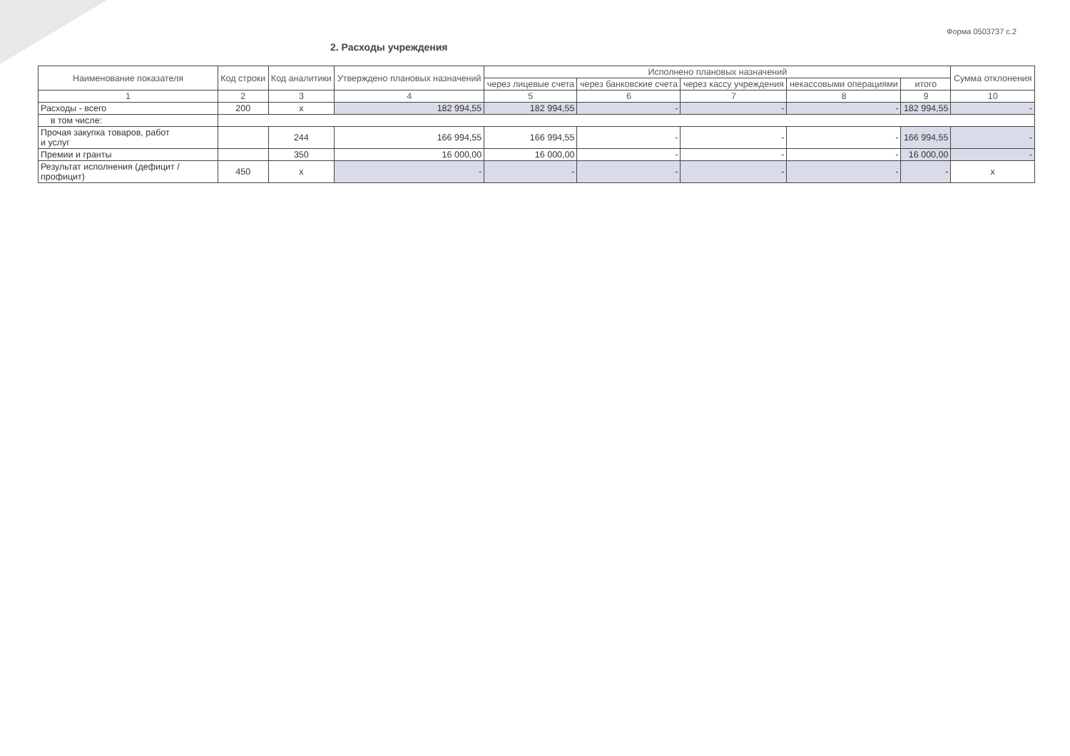Форма 0503737 с.2
2. Расходы учреждения
| Наименование показателя | Код строки | Код аналитики | Утверждено плановых назначений | Исполнено плановых назначений | | | | | Сумма отклонения |
| --- | --- | --- | --- | --- | --- | --- | --- | --- | --- |
| | | | | через лицевые счета | через банковские счета | через кассу учреждения | некассовыми операциями | итого | |
| 1 | 2 | 3 | 4 | 5 | 6 | 7 | 8 | 9 | 10 |
| Расходы - всего | 200 | x | 182 994,55 | 182 994,55 | - | - | - | 182 994,55 | - |
| в том числе: | | | | | | | | | |
| Прочая закупка товаров, работ и услуг | | 244 | 166 994,55 | 166 994,55 | - | - | - | 166 994,55 | - |
| Премии и гранты | | 350 | 16 000,00 | 16 000,00 | - | - | - | 16 000,00 | - |
| Результат исполнения (дефицит / профицит) | 450 | x | - | - | - | - | - | - | x |